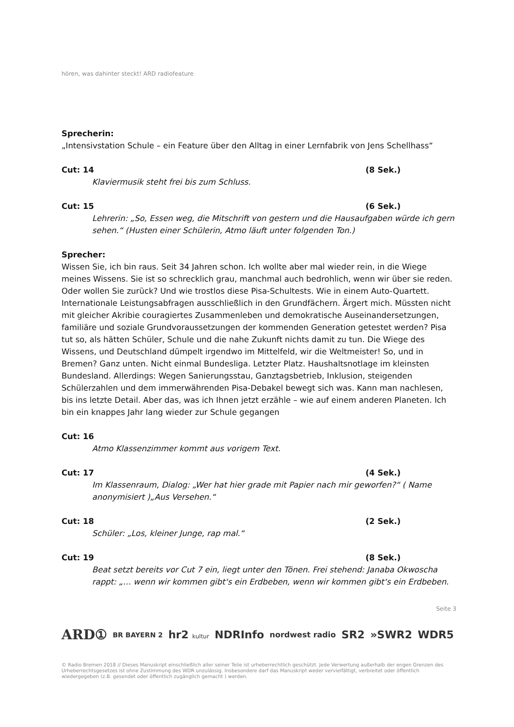hören, was dahinter steckt! ARD radiofeature
Sprecherin:
„Intensivstation Schule – ein Feature über den Alltag in einer Lernfabrik von Jens Schellhass“
Cut: 14 (8 Sek.)
Klaviermusik steht frei bis zum Schluss.
Cut: 15 (6 Sek.)
Lehrerin: „So, Essen weg, die Mitschrift von gestern und die Hausaufgaben würde ich gern sehen.“ (Husten einer Schülerin, Atmo läuft unter folgenden Ton.)
Sprecher:
Wissen Sie, ich bin raus. Seit 34 Jahren schon. Ich wollte aber mal wieder rein, in die Wiege meines Wissens. Sie ist so schrecklich grau, manchmal auch bedrohlich, wenn wir über sie reden. Oder wollen Sie zurück? Und wie trostlos diese Pisa-Schultests. Wie in einem Auto-Quartett. Internationale Leistungsabfragen ausschließlich in den Grundfächern. Ärgert mich. Müssten nicht mit gleicher Akribie couragiertes Zusammenleben und demokratische Auseinandersetzungen, familiäre und soziale Grundvoraussetzungen der kommenden Generation getestet werden? Pisa tut so, als hätten Schüler, Schule und die nahe Zukunft nichts damit zu tun. Die Wiege des Wissens, und Deutschland dümpelt irgendwo im Mittelfeld, wir die Weltmeister! So, und in Bremen? Ganz unten. Nicht einmal Bundesliga. Letzter Platz. Haushaltsnotlage im kleinsten Bundesland. Allerdings: Wegen Sanierungsstau, Ganztagsbetrieb, Inklusion, steigenden Schülerzahlen und dem immerwährenden Pisa-Debakel bewegt sich was. Kann man nachlesen, bis ins letzte Detail. Aber das, was ich Ihnen jetzt erzähle – wie auf einem anderen Planeten. Ich bin ein knappes Jahr lang wieder zur Schule gegangen
Cut: 16
Atmo Klassenzimmer kommt aus vorigem Text.
Cut: 17 (4 Sek.)
Im Klassenraum, Dialog: „Wer hat hier grade mit Papier nach mir geworfen?“ ( Name anonymisiert )„Aus Versehen.“
Cut: 18 (2 Sek.)
Schüler: „Los, kleiner Junge, rap mal.“
Cut: 19 (8 Sek.)
Beat setzt bereits vor Cut 7 ein, liegt unter den Tönen. Frei stehend: Janaba Okwoscha rappt: „… wenn wir kommen gibt‘s ein Erdbeben, wenn wir kommen gibt‘s ein Erdbeben.
Seite 3
ARD① BR BAYERN 2 hr2 kultur NDRInfo nordwest radio SR2 »SWR2 WDR5
© Radio Bremen 2018 // Dieses Manuskript einschließlich aller seiner Teile ist urheberrechtlich geschützt. Jede Verwertung außerhalb der engen Grenzen des Urheberrechtsgesetzes ist ohne Zustimmung des WDR unzulässig. Insbesondere darf das Manuskript weder vervielfältigt, verbreitet oder öffentlich wiedergegeben (z.B. gesendet oder öffentlich zugänglich gemacht ) werden.